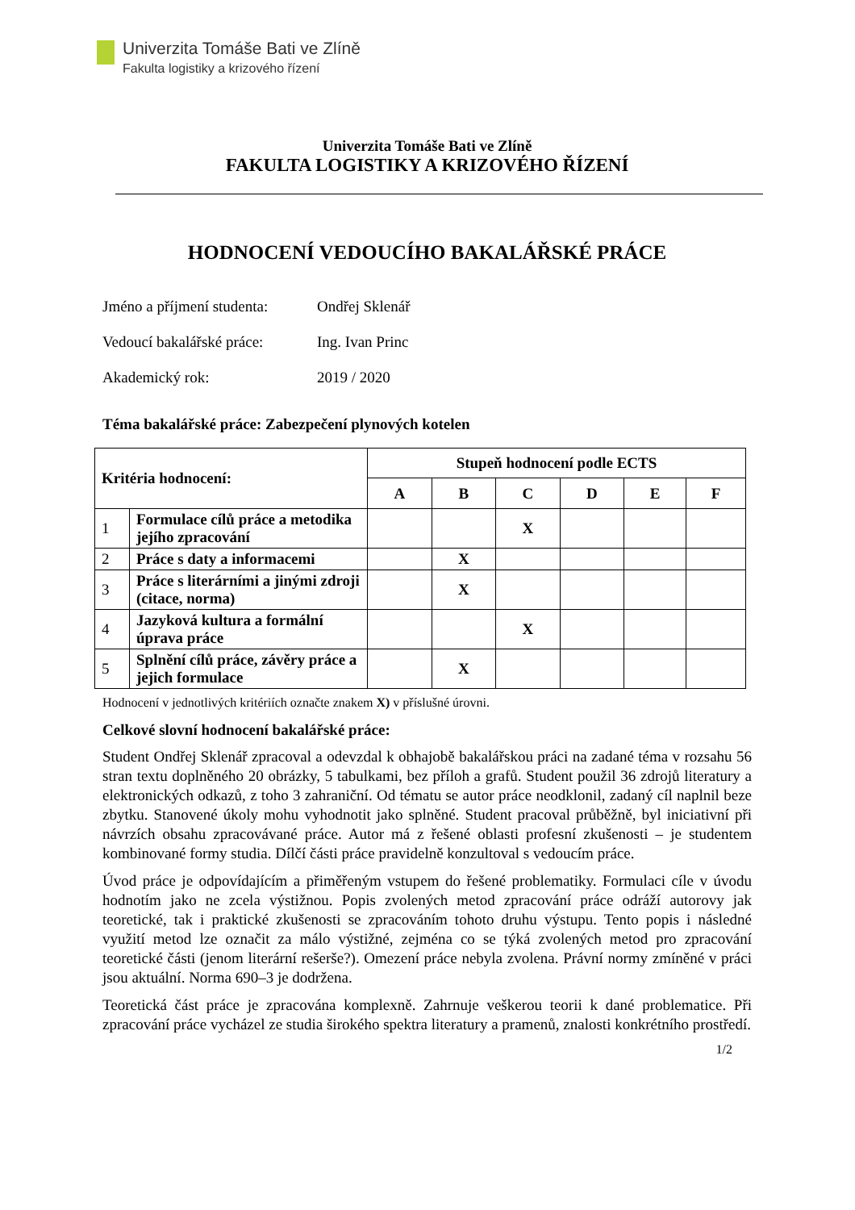Univerzita Tomáše Bati ve Zlíně
Fakulta logistiky a krizového řízení
Univerzita Tomáše Bati ve Zlíně
FAKULTA LOGISTIKY A KRIZOVÉHO ŘÍZENÍ
HODNOCENÍ VEDOUCÍHO BAKALÁŘSKÉ PRÁCE
Jméno a příjmení studenta: Ondřej Sklenář
Vedoucí bakalářské práce: Ing. Ivan Princ
Akademický rok: 2019 / 2020
Téma bakalářské práce: Zabezpečení plynových kotelen
| Kritéria hodnocení: | | Stupeň hodnocení podle ECTS | | | | | |
| --- | --- | --- | --- | --- | --- | --- | --- |
| | | A | B | C | D | E | F |
| 1 | Formulace cílů práce a metodika jejího zpracování | | | X | | | |
| 2 | Práce s daty a informacemi | | X | | | | |
| 3 | Práce s literárními a jinými zdroji (citace, norma) | | X | | | | |
| 4 | Jazyková kultura a formální úprava práce | | | X | | | |
| 5 | Splnění cílů práce, závěry práce a jejich formulace | | X | | | | |
Hodnocení v jednotlivých kritériích označte znakem X) v příslušné úrovni.
Celkové slovní hodnocení bakalářské práce:
Student Ondřej Sklenář zpracoval a odevzdal k obhajobě bakalářskou práci na zadané téma v rozsahu 56 stran textu doplněného 20 obrázky, 5 tabulkami, bez příloh a grafů. Student použil 36 zdrojů literatury a elektronických odkazů, z toho 3 zahraniční. Od tématu se autor práce neodklonil, zadaný cíl naplnil beze zbytku. Stanovené úkoly mohu vyhodnotit jako splněné. Student pracoval průběžně, byl iniciativní při návrzích obsahu zpracovávané práce. Autor má z řešené oblasti profesní zkušenosti – je studentem kombinované formy studia. Dílčí části práce pravidelně konzultoval s vedoucím práce.
Úvod práce je odpovídajícím a přiměřeným vstupem do řešené problematiky. Formulaci cíle v úvodu hodnotím jako ne zcela výstižnou. Popis zvolených metod zpracování práce odráží autorovy jak teoretické, tak i praktické zkušenosti se zpracováním tohoto druhu výstupu. Tento popis i následné využití metod lze označit za málo výstižné, zejména co se týká zvolených metod pro zpracování teoretické části (jenom literární rešerše?). Omezení práce nebyla zvolena. Právní normy zmíněné v práci jsou aktuální. Norma 690–3 je dodržena.
Teoretická část práce je zpracována komplexně. Zahrnuje veškerou teorii k dané problematice. Při zpracování práce vycházel ze studia širokého spektra literatury a pramenů, znalosti konkrétního prostředí.
1/2